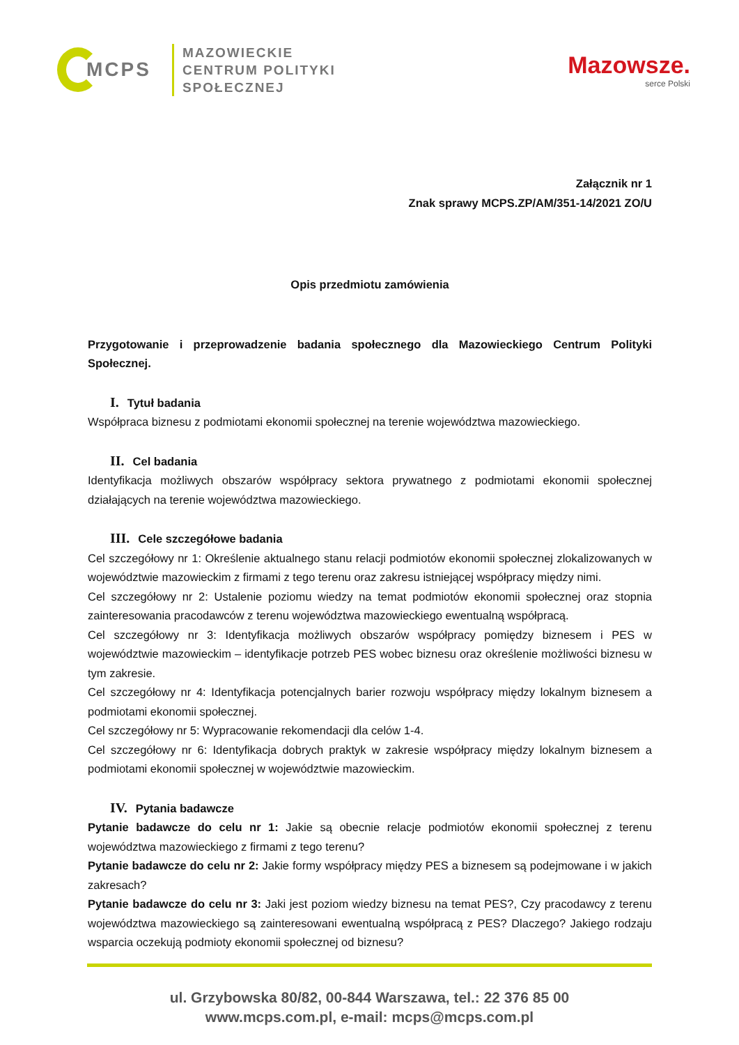MCPS
MAZOWIECKIE
CENTRUM POLITYKI
SPOŁECZNEJ
Mazowsze.
serce Polski
Załącznik nr 1
Znak sprawy MCPS.ZP/AM/351-14/2021 ZO/U
Opis przedmiotu zamówienia
Przygotowanie i przeprowadzenie badania społecznego dla Mazowieckiego Centrum Polityki Społecznej.
I. Tytuł badania
Współpraca biznesu z podmiotami ekonomii społecznej na terenie województwa mazowieckiego.
II. Cel badania
Identyfikacja możliwych obszarów współpracy sektora prywatnego z podmiotami ekonomii społecznej działających na terenie województwa mazowieckiego.
III. Cele szczegółowe badania
Cel szczegółowy nr 1: Określenie aktualnego stanu relacji podmiotów ekonomii społecznej zlokalizowanych w województwie mazowieckim z firmami z tego terenu oraz zakresu istniejącej współpracy między nimi.
Cel szczegółowy nr 2: Ustalenie poziomu wiedzy na temat podmiotów ekonomii społecznej oraz stopnia zainteresowania pracodawców z terenu województwa mazowieckiego ewentualną współpracą.
Cel szczegółowy nr 3: Identyfikacja możliwych obszarów współpracy pomiędzy biznesem i PES w województwie mazowieckim – identyfikacje potrzeb PES wobec biznesu oraz określenie możliwości biznesu w tym zakresie.
Cel szczegółowy nr 4: Identyfikacja potencjalnych barier rozwoju współpracy między lokalnym biznesem a podmiotami ekonomii społecznej.
Cel szczegółowy nr 5: Wypracowanie rekomendacji dla celów 1-4.
Cel szczegółowy nr 6: Identyfikacja dobrych praktyk w zakresie współpracy między lokalnym biznesem a podmiotami ekonomii społecznej w województwie mazowieckim.
IV. Pytania badawcze
Pytanie badawcze do celu nr 1: Jakie są obecnie relacje podmiotów ekonomii społecznej z terenu województwa mazowieckiego z firmami z tego terenu?
Pytanie badawcze do celu nr 2: Jakie formy współpracy między PES a biznesem są podejmowane i w jakich zakresach?
Pytanie badawcze do celu nr 3: Jaki jest poziom wiedzy biznesu na temat PES?, Czy pracodawcy z terenu województwa mazowieckiego są zainteresowani ewentualną współpracą z PES? Dlaczego? Jakiego rodzaju wsparcia oczekują podmioty ekonomii społecznej od biznesu?
ul. Grzybowska 80/82, 00-844 Warszawa, tel.: 22 376 85 00
www.mcps.com.pl, e-mail: mcps@mcps.com.pl